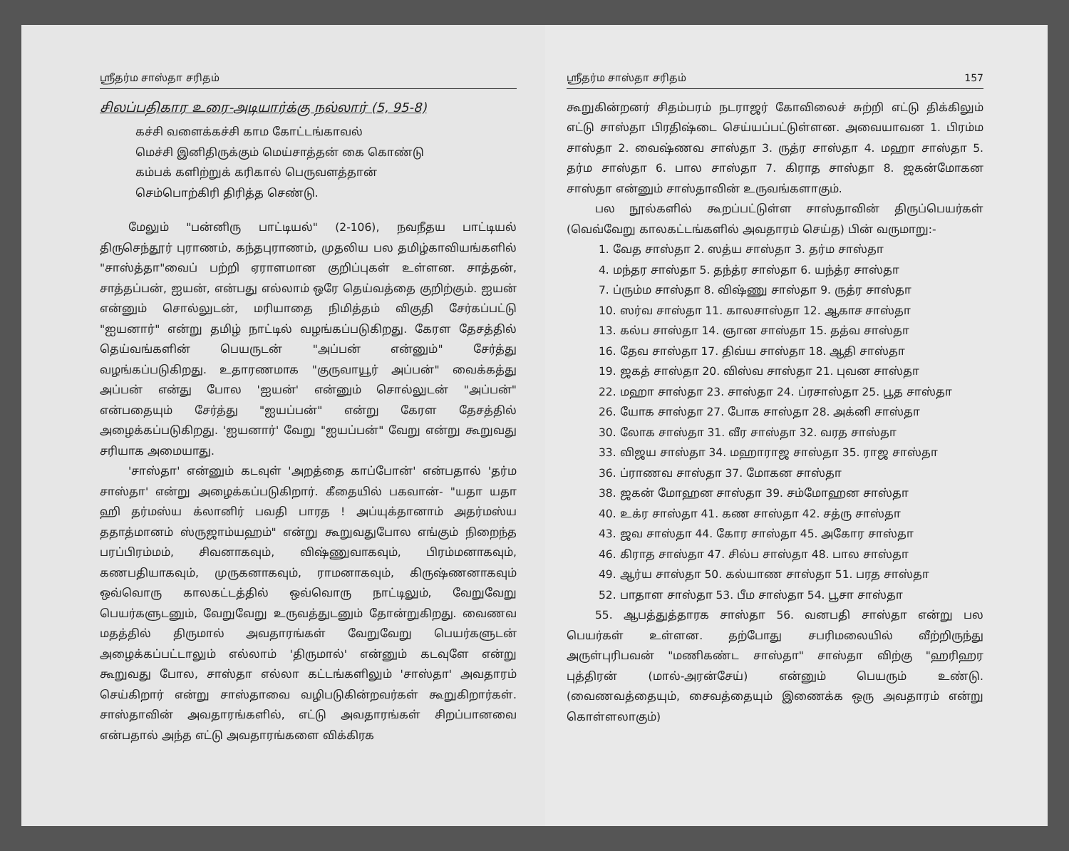ஸ்ரீதர்ம சாஸ்தா சரிதம்
சிலப்பதிகார உரை-அடியார்க்கு நல்லார் (5, 95-8)
கச்சி வளைக்கச்சி காம கோட்டங்காவல்
மெச்சி இனிதிருக்கும் மெய்சாத்தன் கை கொண்டு
கம்பக் களிற்றுக் கரிகால் பெருவளத்தான்
செம்பொற்கிரி திரித்த செண்டு.
மேலும் "பன்னிரு பாட்டியல்" (2-106), நவநீதய பாட்டியல் திருசெந்தூர் புராணம், கந்தபுராணம், முதலிய பல தமிழ்காவியங்களில் "சாஸ்த்தா"வைப் பற்றி ஏராளமான குறிப்புகள் உள்ளன. சாத்தன், சாத்தப்பன், ஐயன், என்பது எல்லாம் ஒரே தெய்வத்தை குறிற்கும். ஐயன் என்னும் சொல்லுடன், மரியாதை நிமித்தம் விகுதி சேர்கப்பட்டு "ஐயனார்" என்று தமிழ் நாட்டில் வழங்கப்படுகிறது. கேரள தேசத்தில் தெய்வங்களின் பெயருடன் "அப்பன் என்னும்" சேர்த்து வழங்கப்படுகிறது. உதாரணமாக "குருவாயூர் அப்பன்" வைக்கத்து அப்பன் என்து போல 'ஐயன்' என்னும் சொல்லுடன் "அப்பன்" என்பதையும் சேர்த்து "ஐயப்பன்" என்று கேரள தேசத்தில் அழைக்கப்படுகிறது. 'ஐயனார்' வேறு "ஐயப்பன்" வேறு என்று கூறுவது சரியாக அமையாது.
'சாஸ்தா' என்னும் கடவுள் 'அறத்தை காப்போன்' என்பதால் 'தர்ம சாஸ்தா' என்று அழைக்கப்படுகிறார். கீதையில் பகவான்- "யதா யதா ஹி தர்மஸ்ய க்லானிர் பவதி பாரத ! அப்யுக்தானாம் அதர்மஸ்ய ததாத்மானம் ஸ்ருஜாம்யஹம்" என்று கூறுவதுபோல எங்கும் நிறைந்த பரப்பிரம்மம், சிவனாகவும், விஷ்ணுவாகவும், பிரம்மனாகவும், கணபதியாகவும், முருகனாகவும், ராமனாகவும், கிருஷ்ணனாகவும் ஒவ்வொரு காலகட்டத்தில் ஒவ்வொரு நாட்டிலும், வேறுவேறு பெயர்களுடனும், வேறுவேறு உருவத்துடனும் தோன்றுகிறது. வைணவ மதத்தில் திருமால் அவதாரங்கள் வேறுவேறு பெயர்களுடன் அழைக்கப்பட்டாலும் எல்லாம் 'திருமால்' என்னும் கடவுளே என்று கூறுவது போல, சாஸ்தா எல்லா கட்டங்களிலும் 'சாஸ்தா' அவதாரம் செய்கிறார் என்று சாஸ்தாவை வழிபடுகின்றவர்கள் கூறுகிறார்கள். சாஸ்தாவின் அவதாரங்களில், எட்டு அவதாரங்கள் சிறப்பானவை என்பதால் அந்த எட்டு அவதாரங்களை விக்கிரக
ஸ்ரீதர்ம சாஸ்தா சரிதம் 157
கூறுகின்றனர் சிதம்பரம் நடராஜர் கோவிலைச் சுற்றி எட்டு திக்கிலும் எட்டு சாஸ்தா பிரதிஷ்டை செய்யப்பட்டுள்ளன. அவையாவன 1. பிரம்ம சாஸ்தா 2. வைஷ்ணவ சாஸ்தா 3. ருத்ர சாஸ்தா 4. மஹா சாஸ்தா 5. தர்ம சாஸ்தா 6. பால சாஸ்தா 7. கிராத சாஸ்தா 8. ஜகன்மோகன சாஸ்தா என்னும் சாஸ்தாவின் உருவங்களாகும்.
பல நூல்களில் கூறப்பட்டுள்ள சாஸ்தாவின் திருப்பெயர்கள் (வெவ்வேறு காலகட்டங்களில் அவதாரம் செய்த) பின் வருமாறு:-
1. வேத சாஸ்தா 2. ஸத்ய சாஸ்தா 3. தர்ம சாஸ்தா
4. மந்தர சாஸ்தா 5. தந்த்ர சாஸ்தா 6. யந்த்ர சாஸ்தா
7. ப்ரும்ம சாஸ்தா 8. விஷ்ணு சாஸ்தா 9. ருத்ர சாஸ்தா
10. ஸர்வ சாஸ்தா 11. காலசாஸ்தா 12. ஆகாச சாஸ்தா
13. கல்ப சாஸ்தா 14. ஞான சாஸ்தா 15. தத்வ சாஸ்தா
16. தேவ சாஸ்தா 17. திவ்ய சாஸ்தா 18. ஆதி சாஸ்தா
19. ஜகத் சாஸ்தா 20. விஸ்வ சாஸ்தா 21. புவன சாஸ்தா
22. மஹா சாஸ்தா 23. சாஸ்தா 24. ப்ரசாஸ்தா 25. பூத சாஸ்தா
26. யோக சாஸ்தா 27. போக சாஸ்தா 28. அக்னி சாஸ்தா
30. லோக சாஸ்தா 31. வீர சாஸ்தா 32. வரத சாஸ்தா
33. விஜய சாஸ்தா 34. மஹாராஜ சாஸ்தா 35. ராஜ சாஸ்தா
36. ப்ராணவ சாஸ்தா 37. மோகன சாஸ்தா
38. ஜகன் மோஹன சாஸ்தா 39. சம்மோஹன சாஸ்தா
40. உக்ர சாஸ்தா 41. கண சாஸ்தா 42. சத்ரு சாஸ்தா
43. ஜவ சாஸ்தா 44. கோர சாஸ்தா 45. அகோர சாஸ்தா
46. கிராத சாஸ்தா 47. சில்ப சாஸ்தா 48. பால சாஸ்தா
49. ஆர்ய சாஸ்தா 50. கல்யாண சாஸ்தா 51. பரத சாஸ்தா
52. பாதாள சாஸ்தா 53. பீம சாஸ்தா 54. பூசா சாஸ்தா
55. ஆபத்துத்தாரக சாஸ்தா 56. வனபதி சாஸ்தா என்று பல பெயர்கள் உள்ளன. தற்போது சபரிமலையில் வீற்றிருந்து அருள்புரிபவன் "மணிகண்ட சாஸ்தா" சாஸ்தா விற்கு "ஹரிஹர புத்திரன் (மால்-அரன்சேய்) என்னும் பெயரும் உண்டு. (வைணவத்தையும், சைவத்தையும் இணைக்க ஒரு அவதாரம் என்று கொள்ளலாகும்)